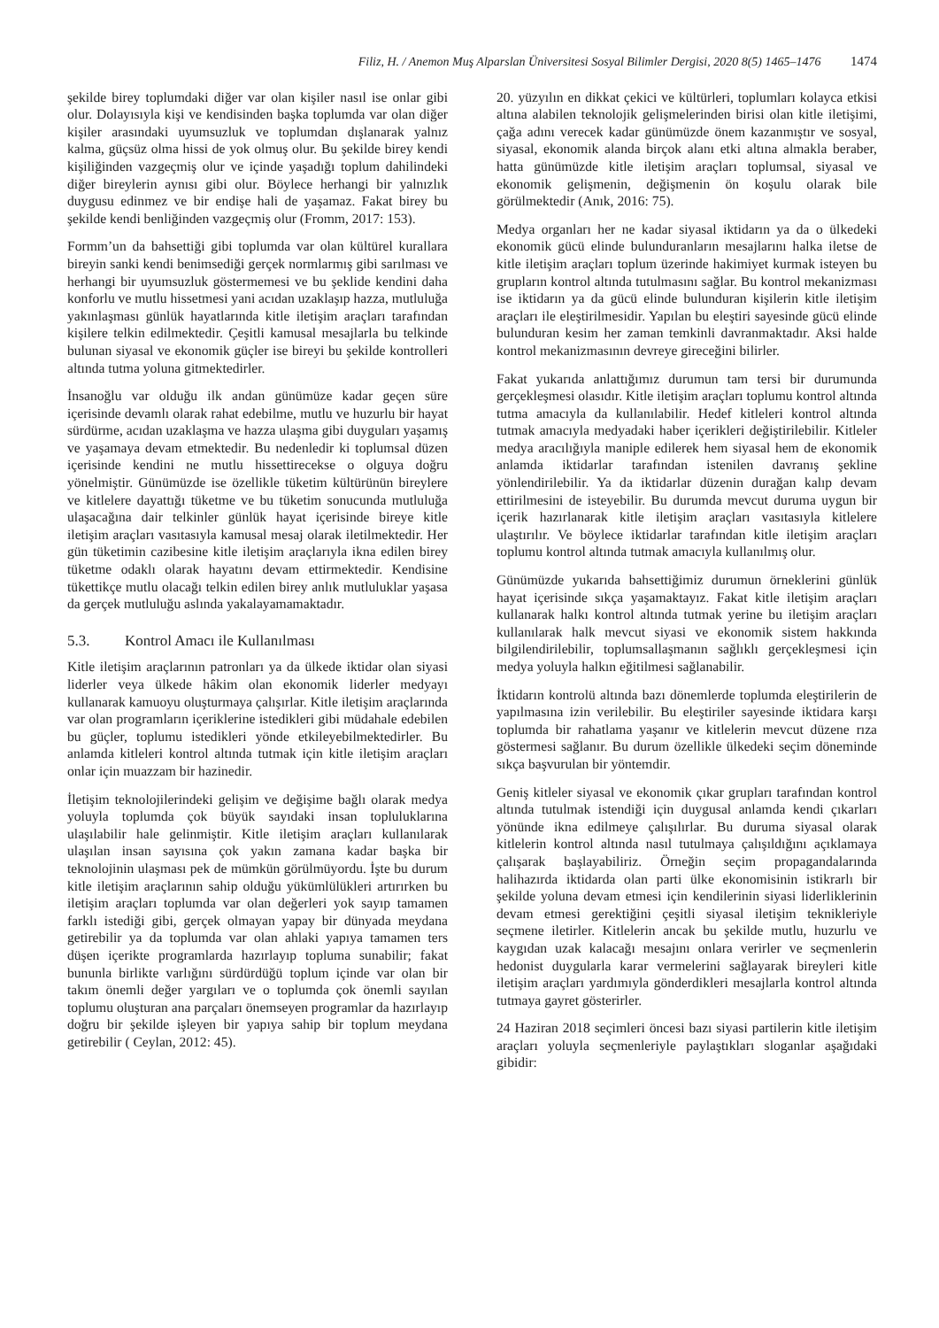Filiz, H. / Anemon Muş Alparslan Üniversitesi Sosyal Bilimler Dergisi, 2020 8(5) 1465–1476 1474
şekilde birey toplumdaki diğer var olan kişiler nasıl ise onlar gibi olur. Dolayısıyla kişi ve kendisinden başka toplumda var olan diğer kişiler arasındaki uyumsuzluk ve toplumdan dışlanarak yalnız kalma, güçsüz olma hissi de yok olmuş olur. Bu şekilde birey kendi kişiliğinden vazgeçmiş olur ve içinde yaşadığı toplum dahilindeki diğer bireylerin aynısı gibi olur. Böylece herhangi bir yalnızlık duygusu edinmez ve bir endişe hali de yaşamaz. Fakat birey bu şekilde kendi benliğinden vazgeçmiş olur (Fromm, 2017: 153).
Formm’un da bahsettiği gibi toplumda var olan kültürel kurallara bireyin sanki kendi benimsediği gerçek normlarmış gibi sarılması ve herhangi bir uyumsuzluk göstermemesi ve bu şeklide kendini daha konforlu ve mutlu hissetmesi yani acıdan uzaklaşıp hazza, mutluluğa yakınlaşması günlük hayatlarında kitle iletişim araçları tarafından kişilere telkin edilmektedir. Çeşitli kamusal mesajlarla bu telkinde bulunan siyasal ve ekonomik güçler ise bireyi bu şekilde kontrolleri altında tutma yoluna gitmektedirler.
İnsanoğlu var olduğu ilk andan günümüze kadar geçen süre içerisinde devamlı olarak rahat edebilme, mutlu ve huzurlu bir hayat sürdürme, acıdan uzaklaşma ve hazza ulaşma gibi duyguları yaşamış ve yaşamaya devam etmektedir. Bu nedenledir ki toplumsal düzen içerisinde kendini ne mutlu hissettirecekse o olguya doğru yönelmiştir. Günümüzde ise özellikle tüketim kültürünün bireylere ve kitlelere dayattığı tüketme ve bu tüketim sonucunda mutluluğa ulaşacağına dair telkinler günlük hayat içerisinde bireye kitle iletişim araçları vasıtasıyla kamusal mesaj olarak iletilmektedir. Her gün tüketimin cazibesine kitle iletişim araçlarıyla ikna edilen birey tüketme odaklı olarak hayatını devam ettirmektedir. Kendisine tükettikçe mutlu olacağı telkin edilen birey anlık mutluluklar yaşasa da gerçek mutluluğu aslında yakalayamamaktadır.
5.3. Kontrol Amacı ile Kullanılması
Kitle iletişim araçlarının patronları ya da ülkede iktidar olan siyasi liderler veya ülkede hâkim olan ekonomik liderler medyayı kullanarak kamuoyu oluşturmaya çalışırlar. Kitle iletişim araçlarında var olan programların içeriklerine istedikleri gibi müdahale edebilen bu güçler, toplumu istedikleri yönde etkileyebilmektedirler. Bu anlamda kitleleri kontrol altında tutmak için kitle iletişim araçları onlar için muazzam bir hazinedir.
İletişim teknolojilerindeki gelişim ve değişime bağlı olarak medya yoluyla toplumda çok büyük sayıdaki insan topluluklarına ulaşılabilir hale gelinmiştir. Kitle iletişim araçları kullanılarak ulaşılan insan sayısına çok yakın zamana kadar başka bir teknolojinin ulaşması pek de mümkün görülmüyordu. İşte bu durum kitle iletişim araçlarının sahip olduğu yükümlülükleri artırırken bu iletişim araçları toplumda var olan değerleri yok sayıp tamamen farklı istediği gibi, gerçek olmayan yapay bir dünyada meydana getirebilir ya da toplumda var olan ahlaki yapıya tamamen ters düşen içerikte programlarda hazırlayıp topluma sunabilir; fakat bununla birlikte varlığını sürdürdüğü toplum içinde var olan bir takım önemli değer yargıları ve o toplumda çok önemli sayılan toplumu oluşturan ana parçaları önemseyen programlar da hazırlayıp doğru bir şekilde işleyen bir yapıya sahip bir toplum meydana getirebilir ( Ceylan, 2012: 45).
20. yüzyılın en dikkat çekici ve kültürleri, toplumları kolayca etkisi altına alabilen teknolojik gelişmelerinden birisi olan kitle iletişimi, çağa adını verecek kadar günümüzde önem kazanmıştır ve sosyal, siyasal, ekonomik alanda birçok alanı etki altına almakla beraber, hatta günümüzde kitle iletişim araçları toplumsal, siyasal ve ekonomik gelişmenin, değişmenin ön koşulu olarak bile görülmektedir (Anık, 2016: 75).
Medya organları her ne kadar siyasal iktidarın ya da o ülkedeki ekonomik gücü elinde bulunduranların mesajlarını halka iletse de kitle iletişim araçları toplum üzerinde hakimiyet kurmak isteyen bu grupların kontrol altında tutulmasını sağlar. Bu kontrol mekanizması ise iktidarın ya da gücü elinde bulunduran kişilerin kitle iletişim araçları ile eleştirilmesidir. Yapılan bu eleştiri sayesinde gücü elinde bulunduran kesim her zaman temkinli davranmaktadır. Aksi halde kontrol mekanizmasının devreye gireceğini bilirler.
Fakat yukarıda anlattığımız durumun tam tersi bir durumunda gerçekleşmesi olasıdır. Kitle iletişim araçları toplumu kontrol altında tutma amacıyla da kullanılabilir. Hedef kitleleri kontrol altında tutmak amacıyla medyadaki haber içerikleri değiştirilebilir. Kitleler medya aracılığıyla maniple edilerek hem siyasal hem de ekonomik anlamda iktidarlar tarafından istenilen davranış şekline yönlendirilebilir. Ya da iktidarlar düzenin durağan kalıp devam ettirilmesini de isteyebilir. Bu durumda mevcut duruma uygun bir içerik hazırlanarak kitle iletişim araçları vasıtasıyla kitlelere ulaştırılır. Ve böylece iktidarlar tarafından kitle iletişim araçları toplumu kontrol altında tutmak amacıyla kullanılmış olur.
Günümüzde yukarıda bahsettiğimiz durumun örneklerini günlük hayat içerisinde sıkça yaşamaktayız. Fakat kitle iletişim araçları kullanarak halkı kontrol altında tutmak yerine bu iletişim araçları kullanılarak halk mevcut siyasi ve ekonomik sistem hakkında bilgilendirilebilir, toplumsallaşmanın sağlıklı gerçekleşmesi için medya yoluyla halkın eğitilmesi sağlanabilir.
İktidarın kontrolü altında bazı dönemlerde toplumda eleştirilerin de yapılmasına izin verilebilir. Bu eleştiriler sayesinde iktidara karşı toplumda bir rahatlama yaşanır ve kitlelerin mevcut düzene rıza göstermesi sağlanır. Bu durum özellikle ülkedeki seçim döneminde sıkça başvurulan bir yöntemdir.
Geniş kitleler siyasal ve ekonomik çıkar grupları tarafından kontrol altında tutulmak istendiği için duygusal anlamda kendi çıkarları yönünde ikna edilmeye çalışılırlar. Bu duruma siyasal olarak kitlelerin kontrol altında nasıl tutulmaya çalışıldığını açıklamaya çalışarak başlayabiliriz. Örneğin seçim propagandalarında halihazırda iktidarda olan parti ülke ekonomisinin istikrarlı bir şekilde yoluna devam etmesi için kendilerinin siyasi liderliklerinin devam etmesi gerektiğini çeşitli siyasal iletişim teknikleriyle seçmene iletirler. Kitlelerin ancak bu şekilde mutlu, huzurlu ve kaygıdan uzak kalacağı mesajını onlara verirler ve seçmenlerin hedonist duygularla karar vermelerini sağlayarak bireyleri kitle iletişim araçları yardımıyla gönderdikleri mesajlarla kontrol altında tutmaya gayret gösterirler.
24 Haziran 2018 seçimleri öncesi bazı siyasi partilerin kitle iletişim araçları yoluyla seçmenleriyle paylaştıkları sloganlar aşağıdaki gibidir: